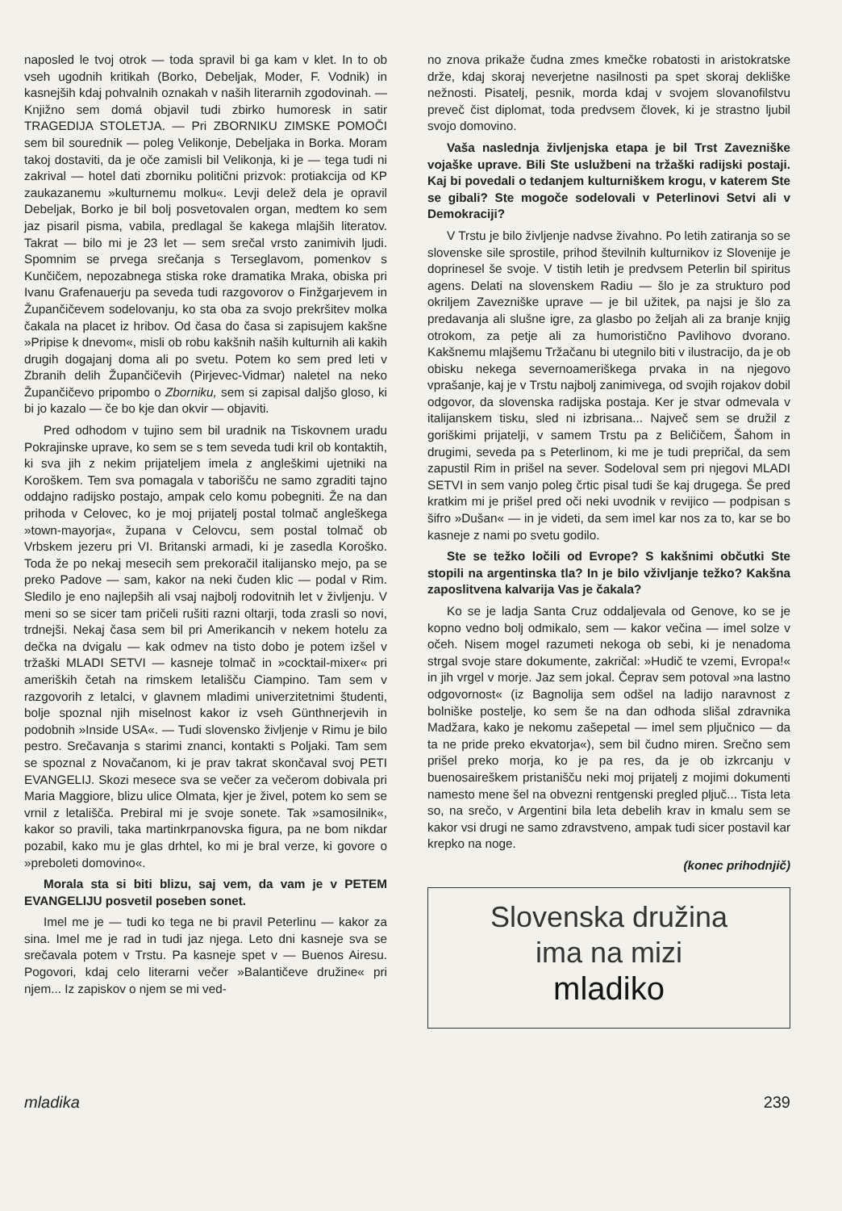naposled le tvoj otrok — toda spravil bi ga kam v klet. In to ob vseh ugodnih kritikah (Borko, Debeljak, Moder, F. Vodnik) in kasnejših kdaj pohvalnih oznakah v naših literarnih zgodovinah. — Knjižno sem domá objavil tudi zbirko humoresk in satir TRAGEDIJA STOLETJA. — Pri ZBORNIKU ZIMSKE POMOČI sem bil sourednik — poleg Velikonje, Debeljaka in Borka. Moram takoj dostaviti, da je oče zamisli bil Velikonja, ki je — tega tudi ni zakrival — hotel dati zborniku politični prizvok: protiakcija od KP zaukazanemu »kulturnemu molku«. Levji delež dela je opravil Debeljak, Borko je bil bolj posvetovalen organ, medtem ko sem jaz pisaril pisma, vabila, predlagal še kakega mlajših literatov. Takrat — bilo mi je 23 let — sem srečal vrsto zanimivih ljudi. Spomnim se prvega srečanja s Terseglavom, pomenkov s Kunčičem, nepozabnega stiska roke dramatika Mraka, obiska pri Ivanu Grafenauerju pa seveda tudi razgovorov o Finžgarjevem in Župančičevem sodelovanju, ko sta oba za svojo prekršitev molka čakala na placet iz hribov. Od časa do časa si zapisujem kakšne »Pripise k dnevom«, misli ob robu kakšnih naših kulturnih ali kakih drugih dogajanj doma ali po svetu. Potem ko sem pred leti v Zbranih delih Župančičevih (Pirjevec-Vidmar) naletel na neko Župančičevo pripombo o Zborniku, sem si zapisal daljšo gloso, ki bi jo kazalo — če bo kje dan okvir — objaviti.
Pred odhodom v tujino sem bil uradnik na Tiskovnem uradu Pokrajinske uprave, ko sem se s tem seveda tudi kril ob kontaktih, ki sva jih z nekim prijateljem imela z angleškimi ujetniki na Koroškem. Tem sva pomagala v taborišču ne samo zgraditi tajno oddajno radijsko postajo, ampak celo komu pobegniti. Že na dan prihoda v Celovec, ko je moj prijatelj postal tolmač angleškega »town-mayorja«, župana v Celovcu, sem postal tolmač ob Vrbskem jezeru pri VI. Britanski armadi, ki je zasedla Koroško. Toda že po nekaj mesecih sem prekoračil italijansko mejo, pa se preko Padove — sam, kakor na neki čuden klic — podal v Rim. Sledilo je eno najlepših ali vsaj najbolj rodovitnih let v življenju. V meni so se sicer tam pričeli rušiti razni oltarji, toda zrasli so novi, trdnejši. Nekaj časa sem bil pri Amerikancih v nekem hotelu za dečka na dvigalu — kak odmev na tisto dobo je potem izšel v tržaški MLADI SETVI — kasneje tolmač in »cocktail-mixer« pri ameriških četah na rimskem letališču Ciampino. Tam sem v razgovorih z letalci, v glavnem mladimi univerzitetnimi študenti, bolje spoznal njih miselnost kakor iz vseh Günthnerjevih in podobnih »Inside USA«. — Tudi slovensko življenje v Rimu je bilo pestro. Srečavanja s starimi znanci, kontakti s Poljaki. Tam sem se spoznal z Novačanom, ki je prav takrat skončaval svoj PETI EVANGELIJ. Skozi mesece sva se večer za večerom dobivala pri Maria Maggiore, blizu ulice Olmata, kjer je živel, potem ko sem se vrnil z letališča. Prebiral mi je svoje sonete. Tak »samosilnik«, kakor so pravili, taka martinkrpanovska figura, pa ne bom nikdar pozabil, kako mu je glas drhtel, ko mi je bral verze, ki govore o »preboleti domovino«.
Morala sta si biti blizu, saj vem, da vam je v PETEM EVANGELIJU posvetil poseben sonet.
Imel me je — tudi ko tega ne bi pravil Peterlinu — kakor za sina. Imel me je rad in tudi jaz njega. Leto dni kasneje sva se srečavala potem v Trstu. Pa kasneje spet v — Buenos Airesu. Pogovori, kdaj celo literarni večer »Balantičeve družine« pri njem... Iz zapiskov o njem se mi ved-
no znova prikaže čudna zmes kmečke robatosti in aristokratske drže, kdaj skoraj neverjetne nasilnosti pa spet skoraj dekliške nežnosti. Pisatelj, pesnik, morda kdaj v svojem slovanofilstvu preveč čist diplomat, toda predvsem človek, ki je strastno ljubil svojo domovino.
Vaša naslednja življenjska etapa je bil Trst Zavezniške vojaške uprave. Bili Ste uslužbeni na tržaški radijski postaji. Kaj bi povedali o tedanjem kulturniškem krogu, v katerem Ste se gibali? Ste mogoče sodelovali v Peterlinovi Setvi ali v Demokraciji?
V Trstu je bilo življenje nadvse živahno. Po letih zatiranja so se slovenske sile sprostile, prihod številnih kulturnikov iz Slovenije je doprinesel še svoje. V tistih letih je predvsem Peterlin bil spiritus agens. Delati na slovenskem Radiu — šlo je za strukturo pod okriljem Zavezniške uprave — je bil užitek, pa najsi je šlo za predavanja ali slušne igre, za glasbo po željah ali za branje knjig otrokom, za petje ali za humoristično Pavlihovo dvorano. Kakšnemu mlajšemu Tržačanu bi utegnilo biti v ilustracijo, da je ob obisku nekega severnoameriškega prvaka in na njegovo vprašanje, kaj je v Trstu najbolj zanimivega, od svojih rojakov dobil odgovor, da slovenska radijska postaja. Ker je stvar odmevala v italijanskem tisku, sled ni izbrisana... Največ sem se družil z goriškimi prijatelji, v samem Trstu pa z Beličičem, Šahom in drugimi, seveda pa s Peterlinom, ki me je tudi prepričal, da sem zapustil Rim in prišel na sever. Sodeloval sem pri njegovi MLADI SETVI in sem vanjo poleg črtic pisal tudi še kaj drugega. Še pred kratkim mi je prišel pred oči neki uvodnik v revijico — podpisan s šifro »Dušan« — in je videti, da sem imel kar nos za to, kar se bo kasneje z nami po svetu godilo.
Ste se težko ločili od Evrope? S kakšnimi občutki Ste stopili na argentinska tla? In je bilo vživljanje težko? Kakšna zaposlitvena kalvarija Vas je čakala?
Ko se je ladja Santa Cruz oddaljevala od Genove, ko se je kopno vedno bolj odmikalo, sem — kakor večina — imel solze v očeh. Nisem mogel razumeti nekoga ob sebi, ki je nenadoma strgal svoje stare dokumente, zakričal: »Hudič te vzemi, Evropa!« in jih vrgel v morje. Jaz sem jokal. Čeprav sem potoval »na lastno odgovornost« (iz Bagnolija sem odšel na ladijo naravnost z bolniške postelje, ko sem še na dan odhoda slišal zdravnika Madžara, kako je nekomu zašepetal — imel sem pljučnico — da ta ne pride preko ekvatorja«), sem bil čudno miren. Srečno sem prišel preko morja, ko je pa res, da je ob izkrcanju v buenosaireškem pristanišču neki moj prijatelj z mojimi dokumenti namesto mene šel na obvezni rentgenski pregled pljuč... Tista leta so, na srečo, v Argentini bila leta debelih krav in kmalu sem se kakor vsi drugi ne samo zdravstveno, ampak tudi sicer postavil kar krepko na noge.
(konec prihodnjič)
Slovenska družina
ima na mizi
mladiko
mladika 239